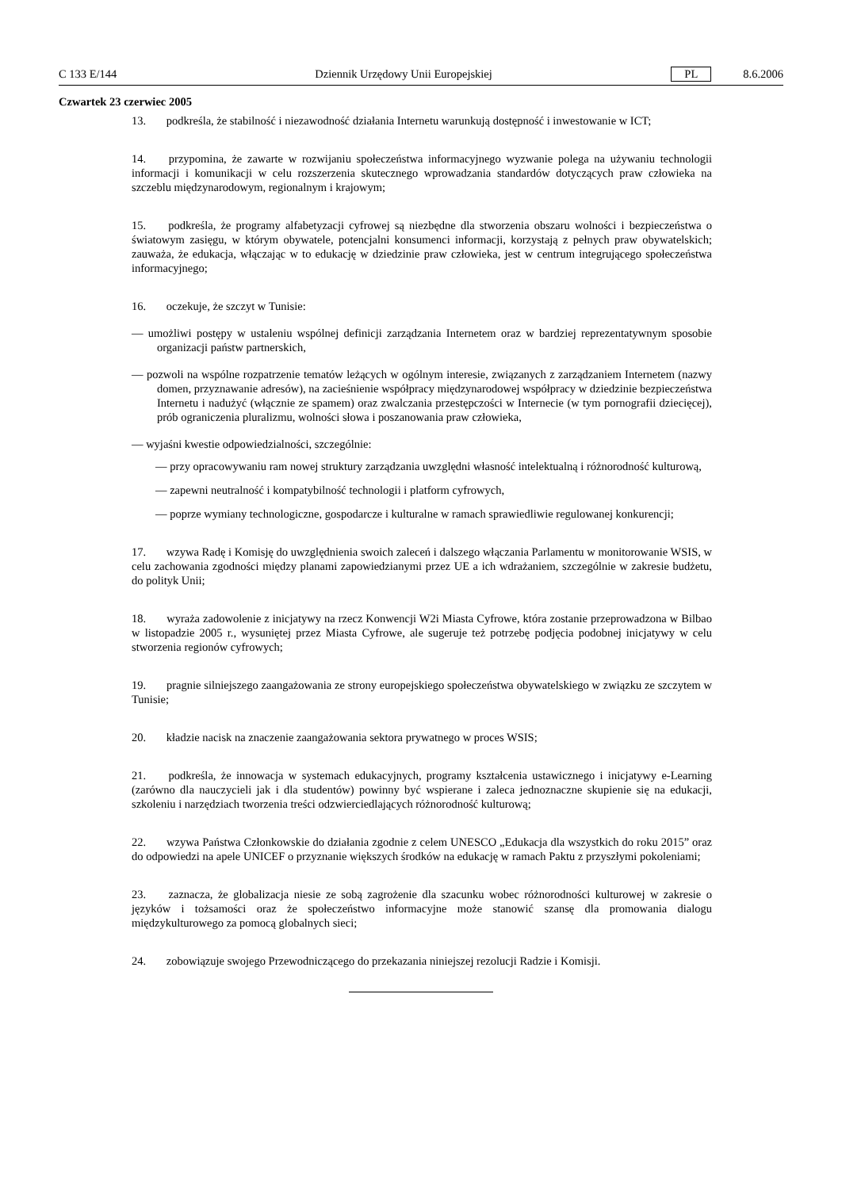C 133 E/144 Dziennik Urzędowy Unii Europejskiej PL 8.6.2006
Czwartek 23 czerwiec 2005
13. podkreśla, że stabilność i niezawodność działania Internetu warunkują dostępność i inwestowanie w ICT;
14. przypomina, że zawarte w rozwijaniu społeczeństwa informacyjnego wyzwanie polega na używaniu technologii informacji i komunikacji w celu rozszerzenia skutecznego wprowadzania standardów dotyczących praw człowieka na szczeblu międzynarodowym, regionalnym i krajowym;
15. podkreśla, że programy alfabetyzacji cyfrowej są niezbędne dla stworzenia obszaru wolności i bezpieczeństwa o światowym zasięgu, w którym obywatele, potencjalni konsumenci informacji, korzystają z pełnych praw obywatelskich; zauważa, że edukacja, włączając w to edukację w dziedzinie praw człowieka, jest w centrum integrującego społeczeństwa informacyjnego;
16. oczekuje, że szczyt w Tunisie:
— umożliwi postępy w ustaleniu wspólnej definicji zarządzania Internetem oraz w bardziej reprezentatywnym sposobie organizacji państw partnerskich,
— pozwoli na wspólne rozpatrzenie tematów leżących w ogólnym interesie, związanych z zarządzaniem Internetem (nazwy domen, przyznawanie adresów), na zacieśnienie współpracy międzynarodowej współpracy w dziedzinie bezpieczeństwa Internetu i nadużyć (włącznie ze spamem) oraz zwalczania przestępczości w Internecie (w tym pornografii dziecięcej), prób ograniczenia pluralizmu, wolności słowa i poszanowania praw człowieka,
— wyjaśni kwestie odpowiedzialności, szczególnie:
— przy opracowywaniu ram nowej struktury zarządzania uwzględni własność intelektualną i różnorodność kulturową,
— zapewni neutralność i kompatybilność technologii i platform cyfrowych,
— poprze wymiany technologiczne, gospodarcze i kulturalne w ramach sprawiedliwie regulowanej konkurencji;
17. wzywa Radę i Komisję do uwzględnienia swoich zaleceń i dalszego włączania Parlamentu w monitorowanie WSIS, w celu zachowania zgodności między planami zapowiedzianymi przez UE a ich wdrażaniem, szczególnie w zakresie budżetu, do polityk Unii;
18. wyraża zadowolenie z inicjatywy na rzecz Konwencji W2i Miasta Cyfrowe, która zostanie przeprowadzona w Bilbao w listopadzie 2005 r., wysuniętej przez Miasta Cyfrowe, ale sugeruje też potrzebę podjęcia podobnej inicjatywy w celu stworzenia regionów cyfrowych;
19. pragnie silniejszego zaangażowania ze strony europejskiego społeczeństwa obywatelskiego w związku ze szczytem w Tunisie;
20. kładzie nacisk na znaczenie zaangażowania sektora prywatnego w proces WSIS;
21. podkreśla, że innowacja w systemach edukacyjnych, programy kształcenia ustawicznego i inicjatywy e-Learning (zarówno dla nauczycieli jak i dla studentów) powinny być wspierane i zaleca jednoznaczne skupienie się na edukacji, szkoleniu i narzędziach tworzenia treści odzwierciedlających różnorodność kulturową;
22. wzywa Państwa Członkowskie do działania zgodnie z celem UNESCO „Edukacja dla wszystkich do roku 2015” oraz do odpowiedzi na apele UNICEF o przyznanie większych środków na edukację w ramach Paktu z przyszłymi pokoleniami;
23. zaznacza, że globalizacja niesie ze sobą zagrożenie dla szacunku wobec różnorodności kulturowej w zakresie o języków i tożsamości oraz że społeczeństwo informacyjne może stanowić szansę dla promowania dialogu międzykulturowego za pomocą globalnych sieci;
24. zobowiązuje swojego Przewodniczącego do przekazania niniejszej rezolucji Radzie i Komisji.